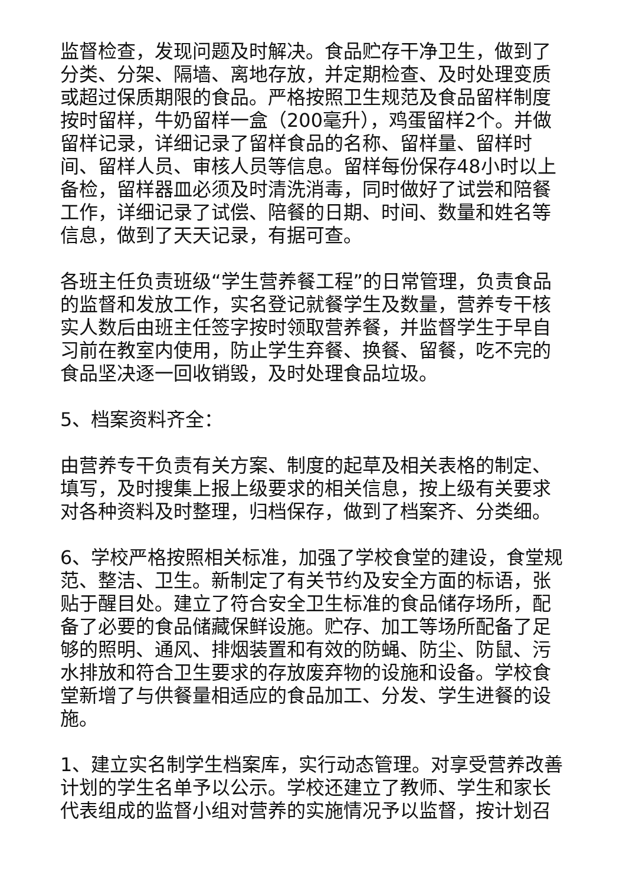监督检查，发现问题及时解决。食品贮存干净卫生，做到了分类、分架、隔墙、离地存放，并定期检查、及时处理变质或超过保质期限的食品。严格按照卫生规范及食品留样制度按时留样，牛奶留样一盒（200毫升），鸡蛋留样2个。并做留样记录，详细记录了留样食品的名称、留样量、留样时间、留样人员、审核人员等信息。留样每份保存48小时以上备检，留样器皿必须及时清洗消毒，同时做好了试尝和陪餐工作，详细记录了试偿、陪餐的日期、时间、数量和姓名等信息，做到了天天记录，有据可查。
各班主任负责班级“学生营养餐工程”的日常管理，负责食品的监督和发放工作，实名登记就餐学生及数量，营养专干核实人数后由班主任签字按时领取营养餐，并监督学生于早自习前在教室内使用，防止学生弃餐、换餐、留餐，吃不完的食品坚决逐一回收销毁，及时处理食品垃圾。
5、档案资料齐全：
由营养专干负责有关方案、制度的起草及相关表格的制定、填写，及时搜集上报上级要求的相关信息，按上级有关要求对各种资料及时整理，归档保存，做到了档案齐、分类细。
6、学校严格按照相关标准，加强了学校食堂的建设，食堂规范、整洁、卫生。新制定了有关节约及安全方面的标语，张贴于醒目处。建立了符合安全卫生标准的食品储存场所，配备了必要的食品储藏保鲜设施。贮存、加工等场所配备了足够的照明、通风、排烟装置和有效的防蝇、防尘、防鼠、污水排放和符合卫生要求的存放废弃物的设施和设备。学校食堂新增了与供餐量相适应的食品加工、分发、学生进餐的设施。
1、建立实名制学生档案库，实行动态管理。对享受营养改善计划的学生名单予以公示。学校还建立了教师、学生和家长代表组成的监督小组对营养的实施情况予以监督，按计划召